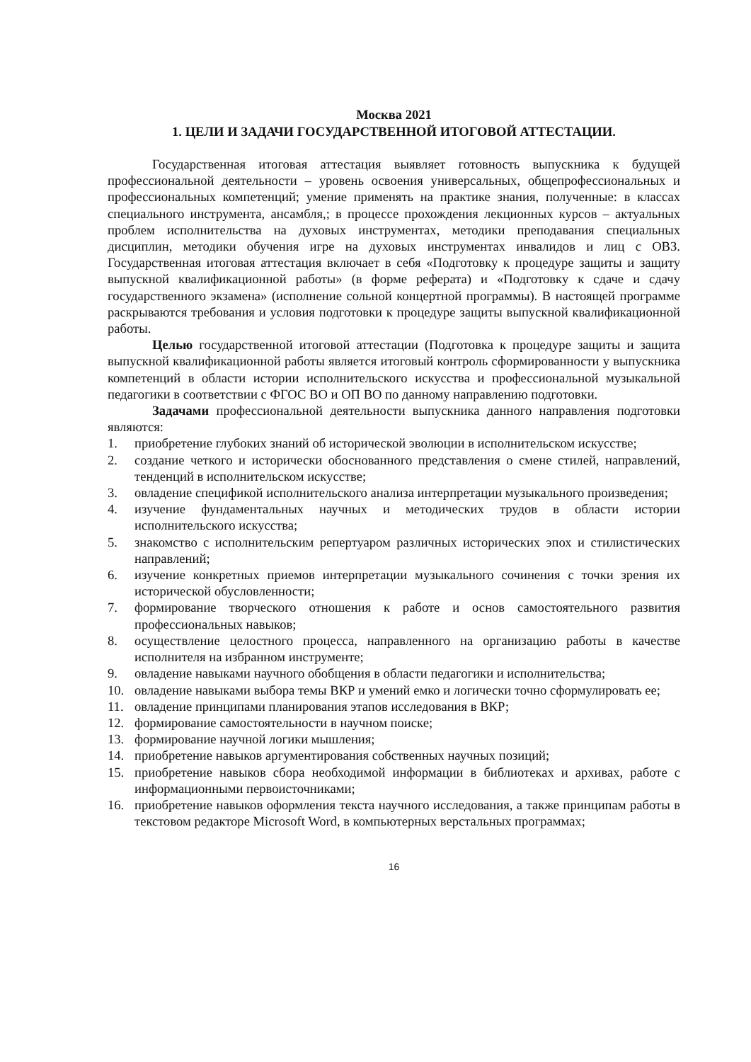Москва 2021
1. ЦЕЛИ И ЗАДАЧИ ГОСУДАРСТВЕННОЙ ИТОГОВОЙ АТТЕСТАЦИИ.
Государственная итоговая аттестация выявляет готовность выпускника к будущей профессиональной деятельности – уровень освоения универсальных, общепрофессиональных и профессиональных компетенций; умение применять на практике знания, полученные: в классах специального инструмента, ансамбля,; в процессе прохождения лекционных курсов – актуальных проблем исполнительства на духовых инструментах, методики преподавания специальных дисциплин, методики обучения игре на духовых инструментах инвалидов и лиц с ОВЗ. Государственная итоговая аттестация включает в себя «Подготовку к процедуре защиты и защиту выпускной квалификационной работы» (в форме реферата) и «Подготовку к сдаче и сдачу государственного экзамена» (исполнение сольной концертной программы). В настоящей программе раскрываются требования и условия подготовки к процедуре защиты выпускной квалификационной работы.
Целью государственной итоговой аттестации (Подготовка к процедуре защиты и защита выпускной квалификационной работы является итоговый контроль сформированности у выпускника компетенций в области истории исполнительского искусства и профессиональной музыкальной педагогики в соответствии с ФГОС ВО и ОП ВО по данному направлению подготовки.
Задачами профессиональной деятельности выпускника данного направления подготовки являются:
1. приобретение глубоких знаний об исторической эволюции в исполнительском искусстве;
2. создание четкого и исторически обоснованного представления о смене стилей, направлений, тенденций в исполнительском искусстве;
3. овладение спецификой исполнительского анализа интерпретации музыкального произведения;
4. изучение фундаментальных научных и методических трудов в области истории исполнительского искусства;
5. знакомство с исполнительским репертуаром различных исторических эпох и стилистических направлений;
6. изучение конкретных приемов интерпретации музыкального сочинения с точки зрения их исторической обусловленности;
7. формирование творческого отношения к работе и основ самостоятельного развития профессиональных навыков;
8. осуществление целостного процесса, направленного на организацию работы в качестве исполнителя на избранном инструменте;
9. овладение навыками научного обобщения в области педагогики и исполнительства;
10. овладение навыками выбора темы ВКР и умений емко и логически точно сформулировать ее;
11. овладение принципами планирования этапов исследования в ВКР;
12. формирование самостоятельности в научном поиске;
13. формирование научной логики мышления;
14. приобретение навыков аргументирования собственных научных позиций;
15. приобретение навыков сбора необходимой информации в библиотеках и архивах, работе с информационными первоисточниками;
16. приобретение навыков оформления текста научного исследования, а также принципам работы в текстовом редакторе Microsoft Word, в компьютерных верстальных программах;
16